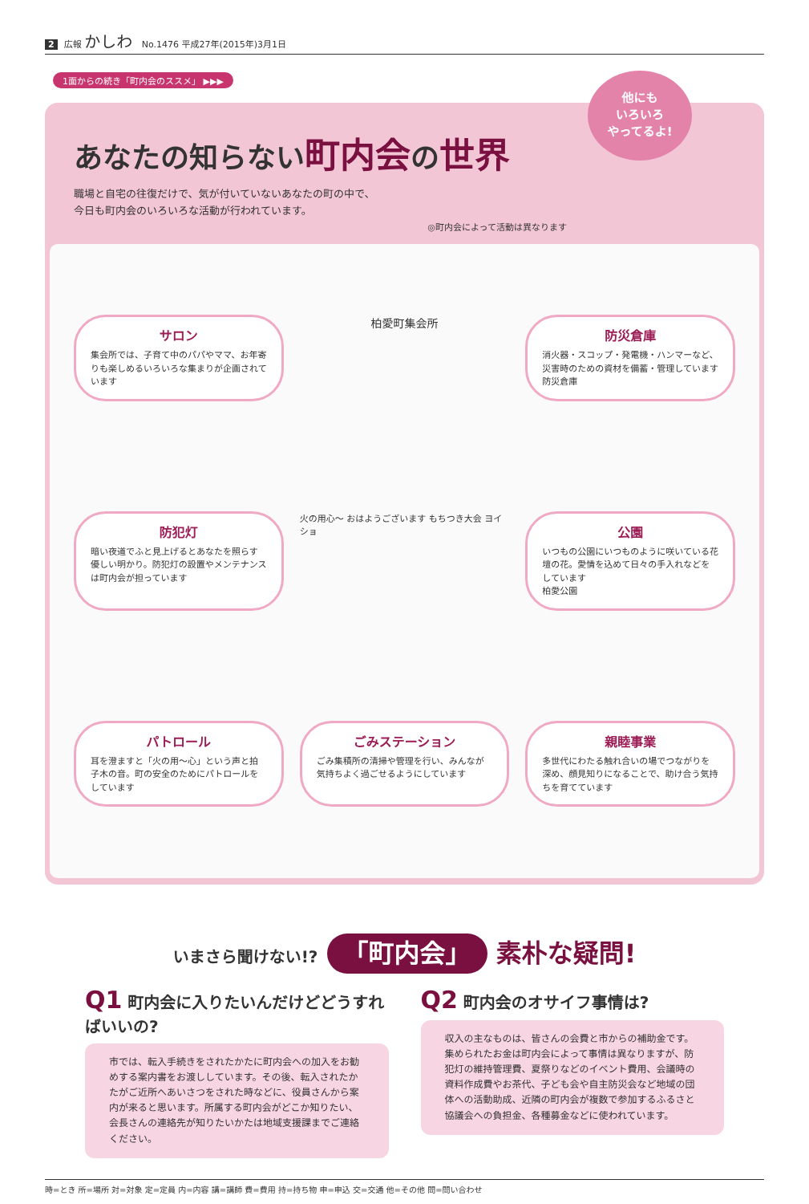2 広報 かしわ No.1476 平成27年(2015年)3月1日
1面からの続き「町内会のススメ」 ▶▶▶
他にも
いろいろ
やってるよ!
あなたの知らない町内会の世界
職場と自宅の往復だけで、気が付いていないあなたの町の中で、
今日も町内会のいろいろな活動が行われています。
◎町内会によって活動は異なります
サロン
集会所では、子育て中のパパやママ、お年寄りも楽しめるいろいろな集まりが企画されています
柏愛町集会所
防災倉庫
消火器・スコップ・発電機・ハンマーなど、災害時のための資材を備蓄・管理しています
防災倉庫
防犯灯
暗い夜道でふと見上げるとあなたを照らす優しい明かり。防犯灯の設置やメンテナンスは町内会が担っています
火の用心〜 おはようございます もちつき大会 ヨイショ
公園
いつもの公園にいつものように咲いている花壇の花。愛情を込めて日々の手入れなどをしています
柏愛公園
パトロール
耳を澄ますと「火の用〜心」という声と拍子木の音。町の安全のためにパトロールをしています
ごみステーション
ごみ集積所の清掃や管理を行い、みんなが気持ちよく過ごせるようにしています
親睦事業
多世代にわたる触れ合いの場でつながりを深め、顔見知りになることで、助け合う気持ちを育てています
いまさら聞けない!? 「町内会」 素朴な疑問!
Q1 町内会に入りたいんだけどどうすればいいの?
市では、転入手続きをされたかたに町内会への加入をお勧めする案内書をお渡ししています。その後、転入されたかたがご近所へあいさつをされた時などに、役員さんから案内が来ると思います。所属する町内会がどこか知りたい、会長さんの連絡先が知りたいかたは地域支援課までご連絡ください。
Q2 町内会のオサイフ事情は?
収入の主なものは、皆さんの会費と市からの補助金です。集められたお金は町内会によって事情は異なりますが、防犯灯の維持管理費、夏祭りなどのイベント費用、会議時の資料作成費やお茶代、子ども会や自主防災会など地域の団体への活動助成、近隣の町内会が複数で参加するふるさと協議会への負担金、各種募金などに使われています。
時=とき 所=場所 対=対象 定=定員 内=内容 講=講師 費=費用 持=持ち物 申=申込 交=交通 他=その他 問=問い合わせ